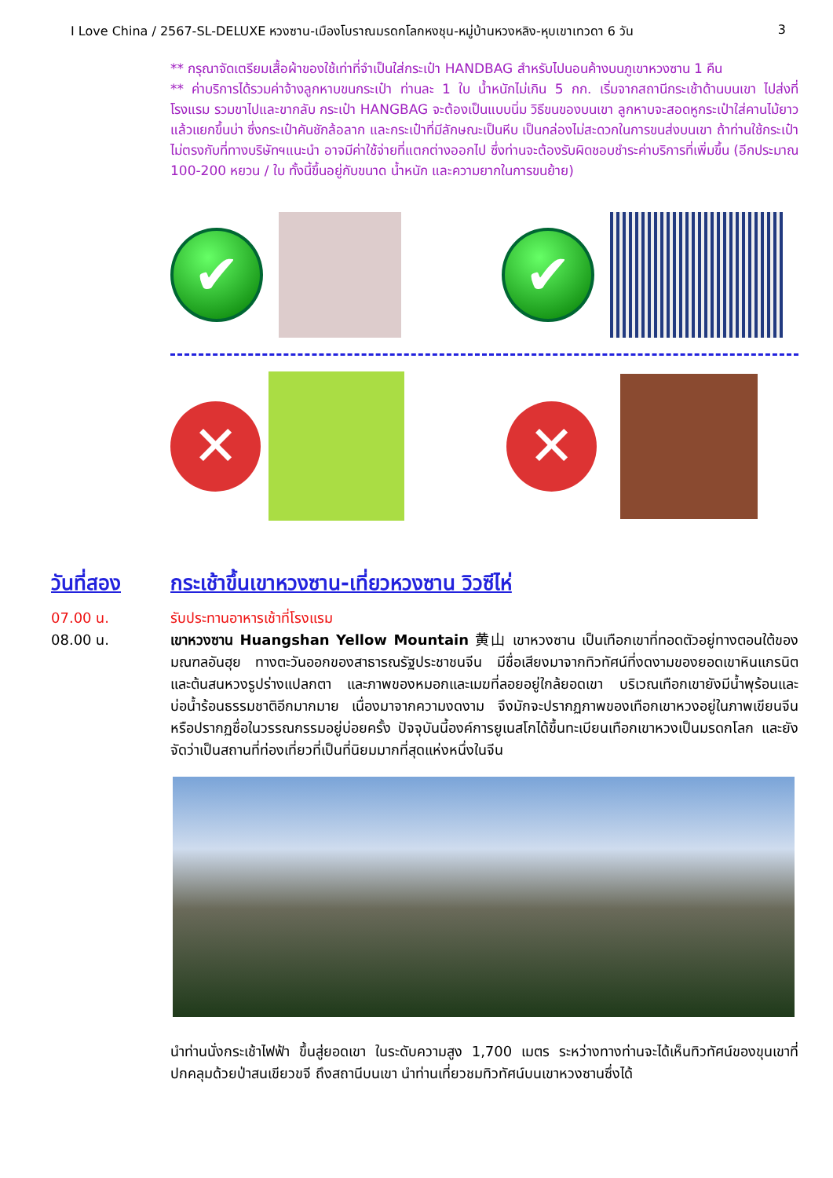I Love China / 2567-SL-DELUXE หวงซาน-เมืองโบราณมรดกโลกหงชุน-หมู่บ้านหวงหลิง-หุบเขาเทวดา 6 วัน 3
** กรุณาจัดเตรียมเสื้อผ้าของใช้เท่าที่จำเป็นใส่กระเป๋า HANDBAG สำหรับไปนอนค้างบนภูเขาหวงซาน 1 คืน
** ค่าบริการได้รวมค่าจ้างลูกหาบขนกระเป๋า ท่านละ 1 ใบ น้ำหนักไม่เกิน 5 กก. เริ่มจากสถานีกระเช้าด้านบนเขา ไปส่งที่โรงแรม รวมขาไปและขากลับ กระเป๋า HANGBAG จะต้องเป็นแบบนิ่ม วิธีขนของบนเขา ลูกหาบจะสอดหูกระเป๋าใส่คานไม้ยาวแล้วแยกขึ้นบ่า ซึ่งกระเป๋าคันชักล้อลาก และกระเป๋าที่มีลักษณะเป็นหีบ เป็นกล่องไม่สะดวกในการขนส่งบนเขา ถ้าท่านใช้กระเป๋าไม่ตรงกับที่ทางบริษัทฯแนะนำ อาจมีค่าใช้จ่ายที่แตกต่างออกไป ซึ่งท่านจะต้องรับผิดชอบชำระค่าบริการที่เพิ่มขึ้น (อีกประมาณ 100-200 หยวน / ใบ ทั้งนี้ขึ้นอยู่กับขนาด น้ำหนัก และความยากในการขนย้าย)
✔ ✔
✕ ✕
วันที่สอง กระเช้าขึ้นเขาหวงซาน-เที่ยวหวงซาน วิวซีไห่
07.00 น. รับประทานอาหารเช้าที่โรงแรม
08.00 น. เขาหวงซาน Huangshan Yellow Mountain 黄山 เขาหวงซาน เป็นเทือกเขาที่ทอดตัวอยู่ทางตอนใต้ของมณฑลอันฮุย ทางตะวันออกของสาธารณรัฐประชาชนจีน มีชื่อเสียงมาจากทิวทัศน์ที่งดงามของยอดเขาหินแกรนิตและต้นสนหวงรูปร่างแปลกตา และภาพของหมอกและเมฆที่ลอยอยู่ใกล้ยอดเขา บริเวณเทือกเขายังมีน้ำพุร้อนและบ่อน้ำร้อนธรรมชาติอีกมากมาย เนื่องมาจากความงดงาม จึงมักจะปรากฏภาพของเทือกเขาหวงอยู่ในภาพเขียนจีน หรือปรากฏชื่อในวรรณกรรมอยู่บ่อยครั้ง ปัจจุบันนี้องค์การยูเนสโกได้ขึ้นทะเบียนเทือกเขาหวงเป็นมรดกโลก และยังจัดว่าเป็นสถานที่ท่องเที่ยวที่เป็นที่นิยมมากที่สุดแห่งหนึ่งในจีน
นำท่านนั่งกระเช้าไฟฟ้า ขึ้นสู่ยอดเขา ในระดับความสูง 1,700 เมตร ระหว่างทางท่านจะได้เห็นทิวทัศน์ของขุนเขาที่ปกคลุมด้วยป่าสนเขียวขจี ถึงสถานีบนเขา นำท่านเที่ยวชมทิวทัศน์บนเขาหวงซานซึ่งได้